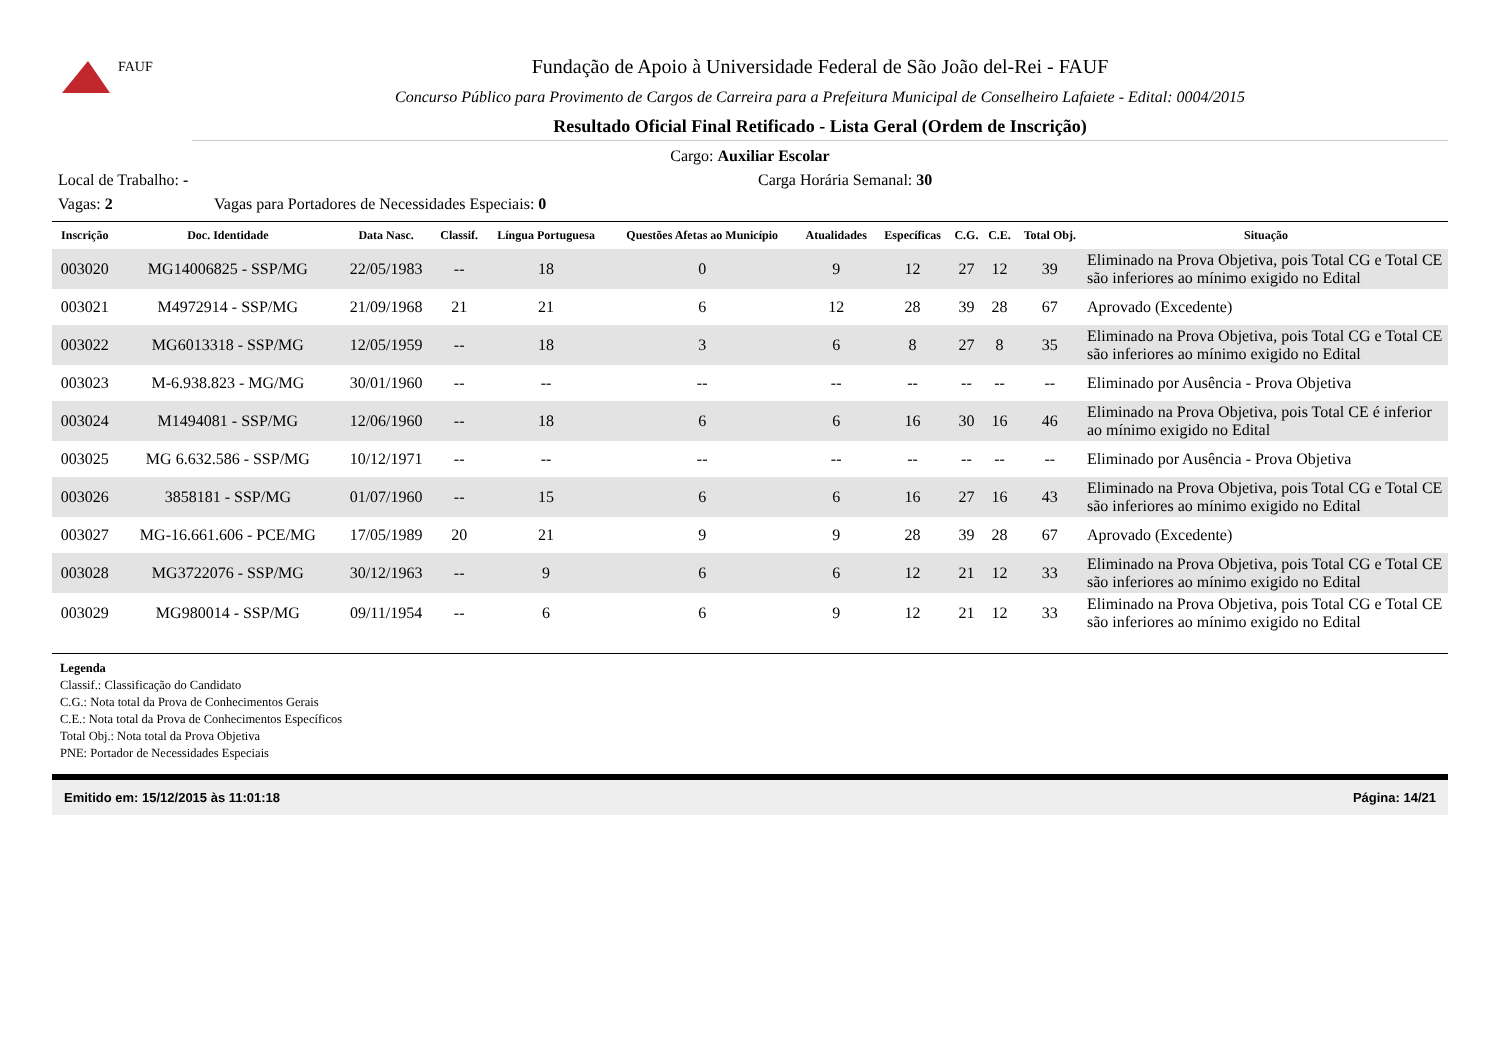FAUF
Fundação de Apoio à Universidade Federal de São João del-Rei - FAUF
Concurso Público para Provimento de Cargos de Carreira para a Prefeitura Municipal de Conselheiro Lafaiete - Edital: 0004/2015
Resultado Oficial Final Retificado - Lista Geral (Ordem de Inscrição)
Cargo: Auxiliar Escolar
Local de Trabalho: - Carga Horária Semanal: 30
Vagas: 2 Vagas para Portadores de Necessidades Especiais: 0
| Inscrição | Doc. Identidade | Data Nasc. | Classif. | Língua Portuguesa | Questões Afetas ao Município | Atualidades | Específicas | C.G. | C.E. | Total Obj. | Situação |
| --- | --- | --- | --- | --- | --- | --- | --- | --- | --- | --- | --- |
| 003020 | MG14006825 - SSP/MG | 22/05/1983 | -- | 18 | 0 | 9 | 12 | 27 | 12 | 39 | Eliminado na Prova Objetiva, pois Total CG e Total CE são inferiores ao mínimo exigido no Edital |
| 003021 | M4972914 - SSP/MG | 21/09/1968 | 21 | 21 | 6 | 12 | 28 | 39 | 28 | 67 | Aprovado (Excedente) |
| 003022 | MG6013318 - SSP/MG | 12/05/1959 | -- | 18 | 3 | 6 | 8 | 27 | 8 | 35 | Eliminado na Prova Objetiva, pois Total CG e Total CE são inferiores ao mínimo exigido no Edital |
| 003023 | M-6.938.823 - MG/MG | 30/01/1960 | -- | -- | -- | -- | -- | -- | -- | -- | Eliminado por Ausência - Prova Objetiva |
| 003024 | M1494081 - SSP/MG | 12/06/1960 | -- | 18 | 6 | 6 | 16 | 30 | 16 | 46 | Eliminado na Prova Objetiva, pois Total CE é inferior ao mínimo exigido no Edital |
| 003025 | MG 6.632.586 - SSP/MG | 10/12/1971 | -- | -- | -- | -- | -- | -- | -- | -- | Eliminado por Ausência - Prova Objetiva |
| 003026 | 3858181 - SSP/MG | 01/07/1960 | -- | 15 | 6 | 6 | 16 | 27 | 16 | 43 | Eliminado na Prova Objetiva, pois Total CG e Total CE são inferiores ao mínimo exigido no Edital |
| 003027 | MG-16.661.606 - PCE/MG | 17/05/1989 | 20 | 21 | 9 | 9 | 28 | 39 | 28 | 67 | Aprovado (Excedente) |
| 003028 | MG3722076 - SSP/MG | 30/12/1963 | -- | 9 | 6 | 6 | 12 | 21 | 12 | 33 | Eliminado na Prova Objetiva, pois Total CG e Total CE são inferiores ao mínimo exigido no Edital |
| 003029 | MG980014 - SSP/MG | 09/11/1954 | -- | 6 | 6 | 9 | 12 | 21 | 12 | 33 | Eliminado na Prova Objetiva, pois Total CG e Total CE são inferiores ao mínimo exigido no Edital |
Legenda
Classif.: Classificação do Candidato
C.G.: Nota total da Prova de Conhecimentos Gerais
C.E.: Nota total da Prova de Conhecimentos Específicos
Total Obj.: Nota total da Prova Objetiva
PNE: Portador de Necessidades Especiais
Emitido em: 15/12/2015 às 11:01:18 Página: 14/21